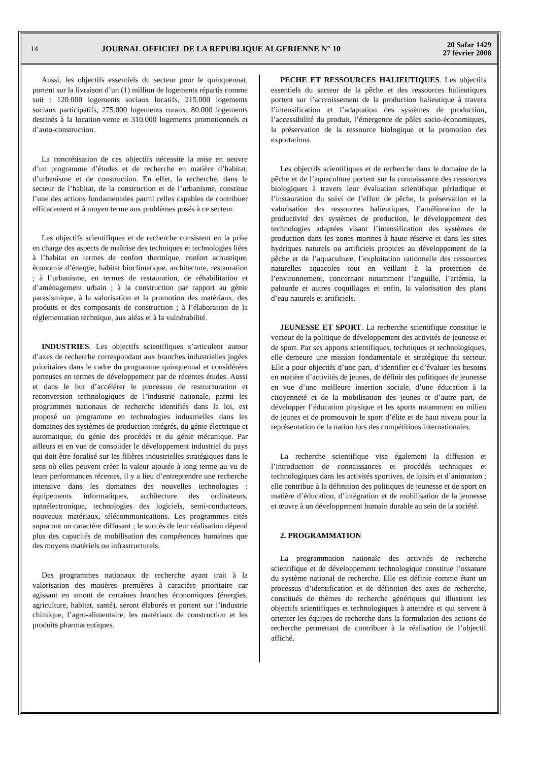14
JOURNAL OFFICIEL DE LA REPUBLIQUE ALGERIENNE N° 10
20 Safar 1429
27 février 2008
Aussi, les objectifs essentiels du secteur pour le quinquennat, portent sur la livraison d’un (1) million de logements répartis comme suit : 120.000 logements sociaux locatifs, 215.000 logements sociaux participatifs, 275.000 logements ruraux, 80.000 logements destinés à la location-vente et 310.000 logements promotionnels et d’auto-construction.
La concrétisation de ces objectifs nécessite la mise en oeuvre d’un programme d’études et de recherche en matière d’habitat, d’urbanisme et de construction. En effet, la recherche, dans le secteur de l’habitat, de la construction et de l’urbanisme, constitue l’une des actions fondamentales parmi celles capables de contribuer efficacement et à moyen terme aux problèmes posés à ce secteur.
Les objectifs scientifiques et de recherche consistent en la prise en charge des aspects de maîtrise des techniques et technologies liées à l’habitat en termes de confort thermique, confort acoustique, économie d’énergie, habitat bioclimatique, architecture, restauration ; à l’urbanisme, en termes de restauration, de réhabilitation et d’aménagement urbain ; à la construction par rapport au génie parasismique, à la valorisation et la promotion des matériaux, des produits et des composants de construction ; à l’élaboration de la réglementation technique, aux aléas et à la vulnérabilité.
INDUSTRIES. Les objectifs scientifiques s’articulent autour d’axes de recherche correspondant aux branches industrielles jugées prioritaires dans le cadre du programme quinquennal et considérées porteuses en termes de développement par de récentes études. Aussi et dans le but d’accélérer le processus de restructuration et reconversion technologiques de l’industrie nationale, parmi les programmes nationaux de recherche identifiés dans la loi, est proposé un programme en technologies industrielles dans les domaines des systèmes de production intégrés, du génie électrique et automatique, du génie des procédés et du génie mécanique. Par ailleurs et en vue de consolider le développement industriel du pays qui doit être focalisé sur les filières industrielles stratégiques dans le sens où elles peuvent créer la valeur ajoutée à long terme au vu de leurs performances récentes, il y a lieu d’entreprendre une recherche intensive dans les domaines des nouvelles technologies : équipements informatiques, architecture des ordinateurs, optoélectronique, technologies des logiciels, semi-conducteurs, nouveaux matériaux, télécommunications. Les programmes cités supra ont un caractère diffusant ; le succès de leur réalisation dépend plus des capacités de mobilisation des compétences humaines que des moyens matériels ou infrastructurels.
Des programmes nationaux de recherche ayant trait à la valorisation des matières premières à caractère prioritaire car agissant en amont de certaines branches économiques (énergies, agriculture, habitat, santé), seront élaborés et portent sur l’industrie chimique, l’agro-alimentaire, les matériaux de construction et les produits pharmaceutiques.
PECHE ET RESSOURCES HALIEUTIQUES. Les objectifs essentiels du secteur de la pêche et des ressources halieutiques portent sur l’accroissement de la production halieutique à travers l’intensification et l’adaptation des systèmes de production, l’accessibilité du produit, l’émergence de pôles socio-économiques, la préservation de la ressource biologique et la promotion des exportations.
Les objectifs scientifiques et de recherche dans le domaine de la pêche et de l’aquaculture portent sur la connaissance des ressources biologiques à travers leur évaluation scientifique périodique et l’instauration du suivi de l’effort de pêche, la préservation et la valorisation des ressources halieutiques, l’amélioration de la productivité des systèmes de production, le développement des technologies adaptées visant l’intensification des systèmes de production dans les zones marines à haute réserve et dans les sites hydriques naturels ou artificiels propices au développement de la pêche et de l’aquaculture, l’exploitation rationnelle des ressources naturelles aquacoles tout en veillant à la protection de l’environnement, concernant notamment l’anguille, l’artémia, la palourde et autres coquillages et enfin, la valorisation des plans d’eau naturels et artificiels.
JEUNESSE ET SPORT. La recherche scientifique constitue le vecteur de la politique de développement des activités de jeunesse et de sport. Par ses apports scientifiques, techniques et technologiques, elle demeure une mission fondamentale et stratégique du secteur. Elle a pour objectifs d’une part, d’identifier et d’évaluer les besoins en matière d’activités de jeunes, de définir des politiques de jeunesse en vue d’une meilleure insertion sociale, d’une éducation à la citoyenneté et de la mobilisation des jeunes et d’autre part, de développer l’éducation physique et les sports notamment en milieu de jeunes et de promouvoir le sport d’élite et de haut niveau pour la représentation de la nation lors des compétitions internationales.
La recherche scientifique vise également la diffusion et l’introduction de connaissances et procédés techniques et technologiques dans les activités sportives, de loisirs et d’animation ; elle contribue à la définition des politiques de jeunesse et de sport en matière d’éducation, d’intégration et de mobilisation de la jeunesse et œuvre à un développement humain durable au sein de la société.
2. PROGRAMMATION
La programmation nationale des activités de recherche scientifique et de développement technologique constitue l’ossature du système national de recherche. Elle est définie comme étant un processus d’identification et de définition des axes de recherche, constitués de thèmes de recherche génériques qui illustrent les objectifs scientifiques et technologiques à atteindre et qui servent à orienter les équipes de recherche dans la formulation des actions de recherche permettant de contribuer à la réalisation de l’objectif affiché.